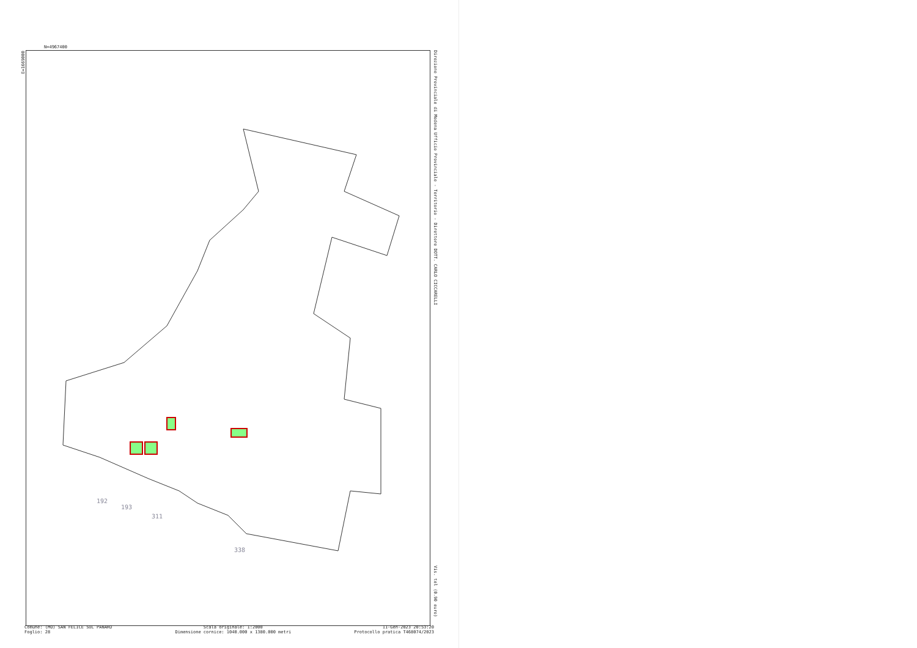N=4967400
192
193
311
338
E=1669000
Direzione Provinciale di Modena Ufficio Provinciale - Territorio - Direttore DOTT. CARLO CICCARELLI
Vis. tel (0.90 euro)
Comune: (MO) SAN FELICE SUL PANARO
Foglio: 28
Scala originale: 1:2000
Dimensione cornice: 1040.000 x 1380.000 metri
11-Gen-2023 20:53:20
Protocollo pratica T468074/2023